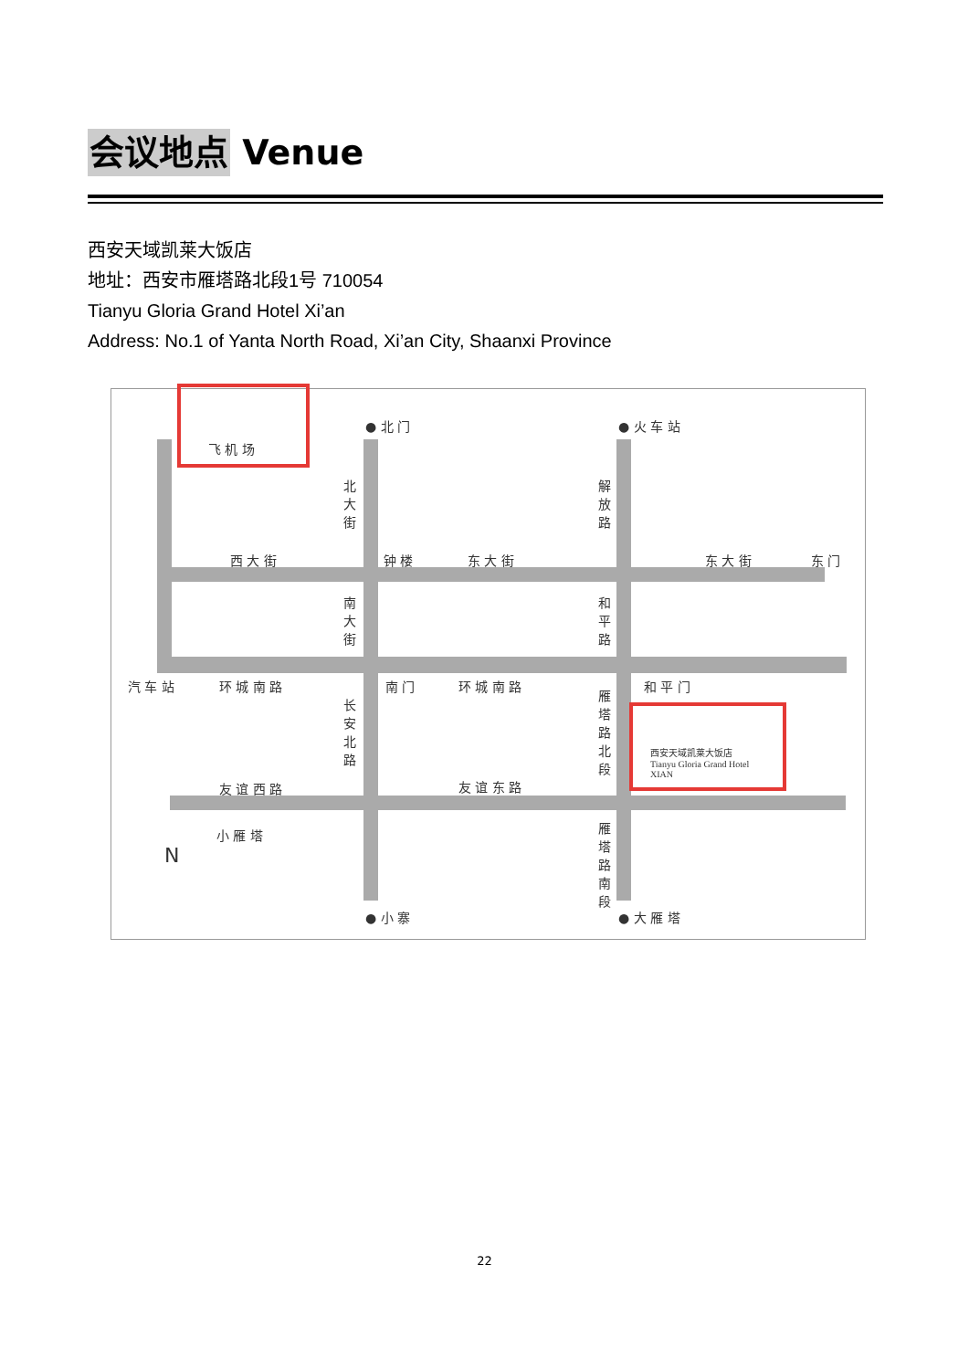会议地点 Venue
西安天域凯莱大饭店
地址：西安市雁塔路北段1号 710054
Tianyu Gloria Grand Hotel Xi’an
Address: No.1 of Yanta North Road, Xi’an City, Shaanxi Province
飞 机 场
● 北 门 ● 火 车 站
北 大 街
解 放 路
西 大 街 钟 楼 东 大 街 东 大 街 东 门
南 大 街
和 平 路
汽 车 站 环 城 南 路 南 门 环 城 南 路 和 平 门
长 安 北 路
雁 塔 路 北 段
西安天域凯莱大饭店
Tianyu Gloria Grand Hotel
XIAN
友 谊 西 路 友 谊 东 路
小 雁 塔
N
雁 塔 路 南 段
● 小 寨 ● 大 雁 塔
22